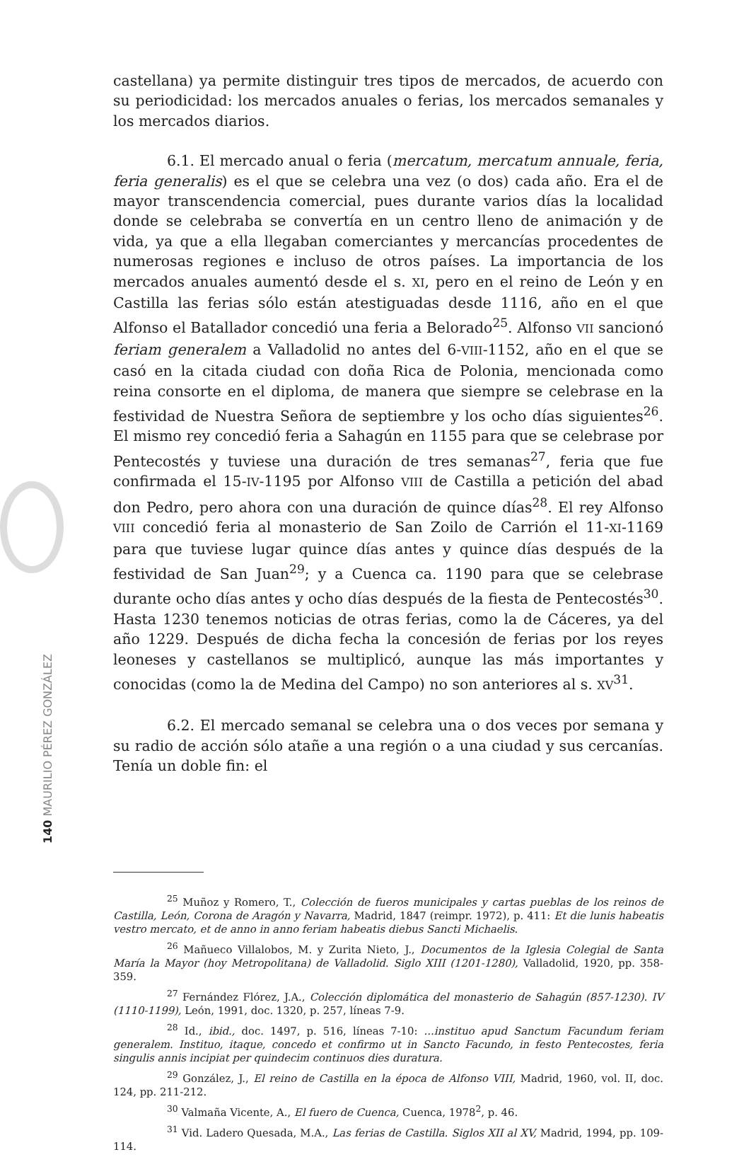140 MAURILIO PÉREZ GONZÁLEZ
castellana) ya permite distinguir tres tipos de mercados, de acuerdo con su periodicidad: los mercados anuales o ferias, los mercados semanales y los mercados diarios.
6.1. El mercado anual o feria (mercatum, mercatum annuale, feria, feria generalis) es el que se celebra una vez (o dos) cada año. Era el de mayor transcendencia comercial, pues durante varios días la localidad donde se celebraba se convertía en un centro lleno de animación y de vida, ya que a ella llegaban comerciantes y mercancías procedentes de numerosas regiones e incluso de otros países. La importancia de los mercados anuales aumentó desde el s. XI, pero en el reino de León y en Castilla las ferias sólo están atestiguadas desde 1116, año en el que Alfonso el Batallador concedió una feria a Belorado<sup>25</sup>. Alfonso VII sancionó feriam generalem a Valladolid no antes del 6-VIII-1152, año en el que se casó en la citada ciudad con doña Rica de Polonia, mencionada como reina consorte en el diploma, de manera que siempre se celebrase en la festividad de Nuestra Señora de septiembre y los ocho días siguientes<sup>26</sup>. El mismo rey concedió feria a Sahagún en 1155 para que se celebrase por Pentecostés y tuviese una duración de tres semanas<sup>27</sup>, feria que fue confirmada el 15-IV-1195 por Alfonso VIII de Castilla a petición del abad don Pedro, pero ahora con una duración de quince días<sup>28</sup>. El rey Alfonso VIII concedió feria al monasterio de San Zoilo de Carrión el 11-XI-1169 para que tuviese lugar quince días antes y quince días después de la festividad de San Juan<sup>29</sup>; y a Cuenca ca. 1190 para que se celebrase durante ocho días antes y ocho días después de la fiesta de Pentecostés<sup>30</sup>. Hasta 1230 tenemos noticias de otras ferias, como la de Cáceres, ya del año 1229. Después de dicha fecha la concesión de ferias por los reyes leoneses y castellanos se multiplicó, aunque las más importantes y conocidas (como la de Medina del Campo) no son anteriores al s. XV<sup>31</sup>.
6.2. El mercado semanal se celebra una o dos veces por semana y su radio de acción sólo atañe a una región o a una ciudad y sus cercanías. Tenía un doble fin: el
<sup>25</sup> Muñoz y Romero, T., Colección de fueros municipales y cartas pueblas de los reinos de Castilla, León, Corona de Aragón y Navarra, Madrid, 1847 (reimpr. 1972), p. 411: Et die lunis habeatis vestro mercato, et de anno in anno feriam habeatis diebus Sancti Michaelis.
<sup>26</sup> Mañueco Villalobos, M. y Zurita Nieto, J., Documentos de la Iglesia Colegial de Santa María la Mayor (hoy Metropolitana) de Valladolid. Siglo XIII (1201-1280), Valladolid, 1920, pp. 358-359.
<sup>27</sup> Fernández Flórez, J.A., Colección diplomática del monasterio de Sahagún (857-1230). IV (1110-1199), León, 1991, doc. 1320, p. 257, líneas 7-9.
<sup>28</sup> Id., ibid., doc. 1497, p. 516, líneas 7-10: ...instituo apud Sanctum Facundum feriam generalem. Instituo, itaque, concedo et confirmo ut in Sancto Facundo, in festo Pentecostes, feria singulis annis incipiat per quindecim continuos dies duratura.
<sup>29</sup> González, J., El reino de Castilla en la época de Alfonso VIII, Madrid, 1960, vol. II, doc. 124, pp. 211-212.
<sup>30</sup> Valmaña Vicente, A., El fuero de Cuenca, Cuenca, 1978<sup>2</sup>, p. 46.
<sup>31</sup> Vid. Ladero Quesada, M.A., Las ferias de Castilla. Siglos XII al XV, Madrid, 1994, pp. 109-114.